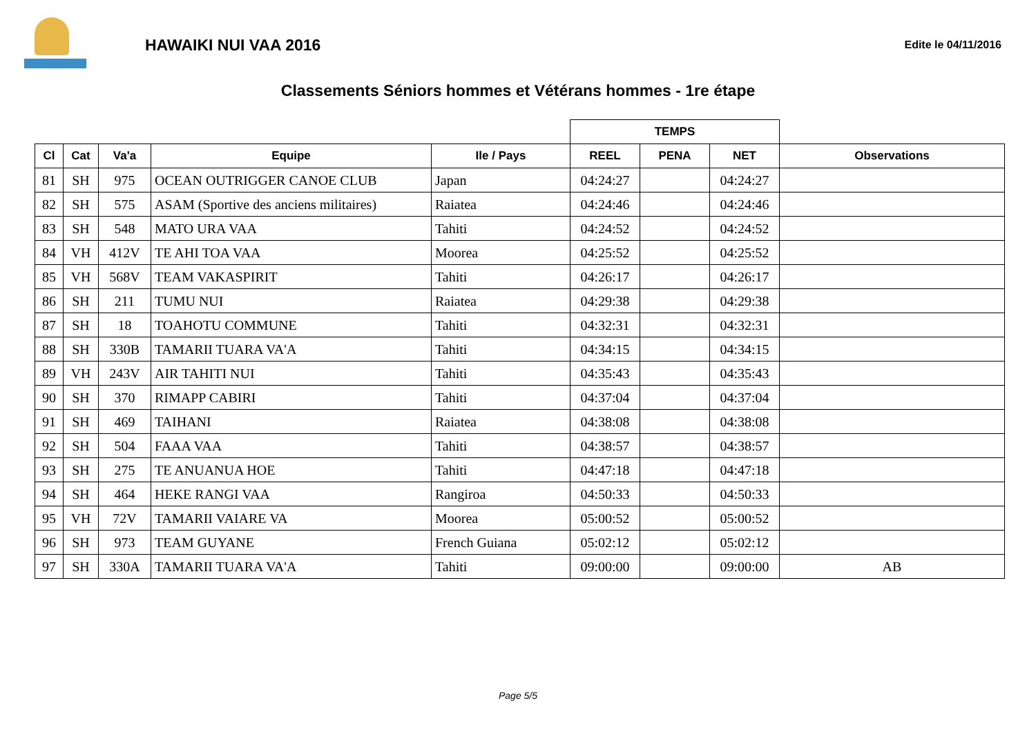HAWAIKI NUI VAA 2016
Edite le 04/11/2016
Classements Séniors hommes et Vétérans hommes - 1re étape
| | | | | | TEMPS | | | |
| --- | --- | --- | --- | --- | --- | --- | --- | --- |
| Cl | Cat | Va'a | Equipe | Ile / Pays | REEL | PENA | NET | Observations |
| 81 | SH | 975 | OCEAN OUTRIGGER CANOE CLUB | Japan | 04:24:27 | | 04:24:27 | |
| 82 | SH | 575 | ASAM (Sportive des anciens militaires) | Raiatea | 04:24:46 | | 04:24:46 | |
| 83 | SH | 548 | MATO URA VAA | Tahiti | 04:24:52 | | 04:24:52 | |
| 84 | VH | 412V | TE AHI TOA VAA | Moorea | 04:25:52 | | 04:25:52 | |
| 85 | VH | 568V | TEAM VAKASPIRIT | Tahiti | 04:26:17 | | 04:26:17 | |
| 86 | SH | 211 | TUMU NUI | Raiatea | 04:29:38 | | 04:29:38 | |
| 87 | SH | 18 | TOAHOTU COMMUNE | Tahiti | 04:32:31 | | 04:32:31 | |
| 88 | SH | 330B | TAMARII TUARA VA'A | Tahiti | 04:34:15 | | 04:34:15 | |
| 89 | VH | 243V | AIR TAHITI NUI | Tahiti | 04:35:43 | | 04:35:43 | |
| 90 | SH | 370 | RIMAPP CABIRI | Tahiti | 04:37:04 | | 04:37:04 | |
| 91 | SH | 469 | TAIHANI | Raiatea | 04:38:08 | | 04:38:08 | |
| 92 | SH | 504 | FAAA VAA | Tahiti | 04:38:57 | | 04:38:57 | |
| 93 | SH | 275 | TE ANUANUA HOE | Tahiti | 04:47:18 | | 04:47:18 | |
| 94 | SH | 464 | HEKE RANGI VAA | Rangiroa | 04:50:33 | | 04:50:33 | |
| 95 | VH | 72V | TAMARII VAIARE VA | Moorea | 05:00:52 | | 05:00:52 | |
| 96 | SH | 973 | TEAM GUYANE | French Guiana | 05:02:12 | | 05:02:12 | |
| 97 | SH | 330A | TAMARII TUARA VA'A | Tahiti | 09:00:00 | | 09:00:00 | AB |
Page 5/5